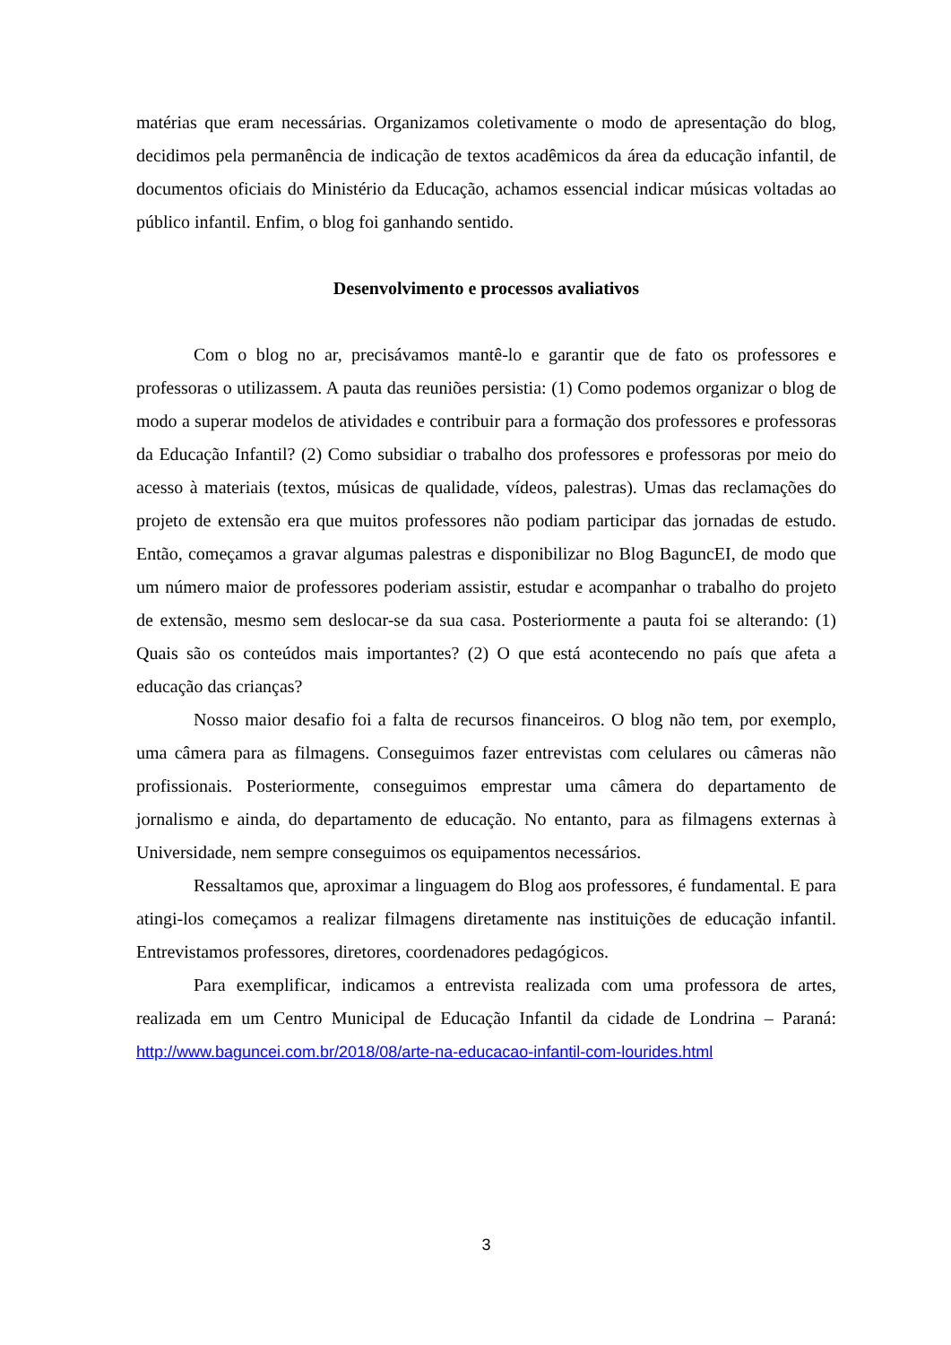matérias que eram necessárias. Organizamos coletivamente o modo de apresentação do blog, decidimos pela permanência de indicação de textos acadêmicos da área da educação infantil, de documentos oficiais do Ministério da Educação, achamos essencial indicar músicas voltadas ao público infantil. Enfim, o blog foi ganhando sentido.
Desenvolvimento e processos avaliativos
Com o blog no ar, precisávamos mantê-lo e garantir que de fato os professores e professoras o utilizassem. A pauta das reuniões persistia: (1) Como podemos organizar o blog de modo a superar modelos de atividades e contribuir para a formação dos professores e professoras da Educação Infantil? (2) Como subsidiar o trabalho dos professores e professoras por meio do acesso à materiais (textos, músicas de qualidade, vídeos, palestras). Umas das reclamações do projeto de extensão era que muitos professores não podiam participar das jornadas de estudo. Então, começamos a gravar algumas palestras e disponibilizar no Blog BagunсEI, de modo que um número maior de professores poderiam assistir, estudar e acompanhar o trabalho do projeto de extensão, mesmo sem deslocar-se da sua casa. Posteriormente a pauta foi se alterando: (1) Quais são os conteúdos mais importantes? (2) O que está acontecendo no país que afeta a educação das crianças?
Nosso maior desafio foi a falta de recursos financeiros. O blog não tem, por exemplo, uma câmera para as filmagens. Conseguimos fazer entrevistas com celulares ou câmeras não profissionais. Posteriormente, conseguimos emprestar uma câmera do departamento de jornalismo e ainda, do departamento de educação. No entanto, para as filmagens externas à Universidade, nem sempre conseguimos os equipamentos necessários.
Ressaltamos que, aproximar a linguagem do Blog aos professores, é fundamental. E para atingi-los começamos a realizar filmagens diretamente nas instituições de educação infantil. Entrevistamos professores, diretores, coordenadores pedagógicos.
Para exemplificar, indicamos a entrevista realizada com uma professora de artes, realizada em um Centro Municipal de Educação Infantil da cidade de Londrina – Paraná: http://www.baguncei.com.br/2018/08/arte-na-educacao-infantil-com-lourides.html
3